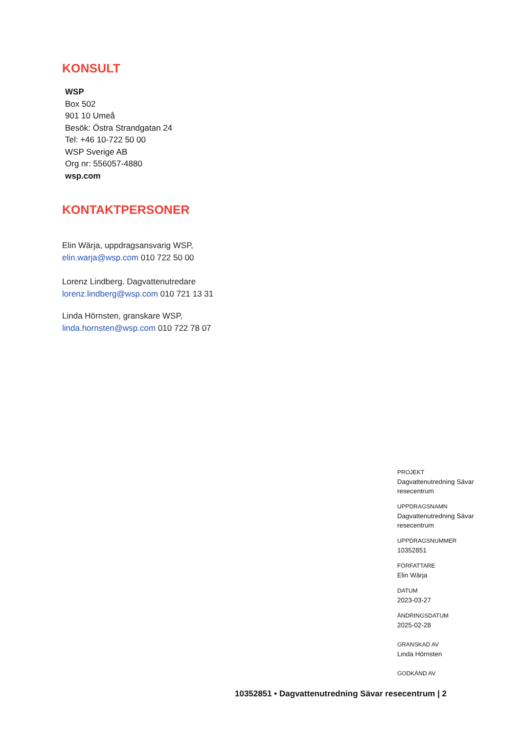KONSULT
WSP
Box 502
901 10 Umeå
Besök: Östra Strandgatan 24
Tel: +46 10-722 50 00
WSP Sverige AB
Org nr: 556057-4880
wsp.com
KONTAKTPERSONER
Elin Wärja, uppdragsansvarig WSP,
elin.warja@wsp.com 010 722 50 00
Lorenz Lindberg. Dagvattenutredare
lorenz.lindberg@wsp.com 010 721 13 31
Linda Hörnsten, granskare WSP,
linda.hornsten@wsp.com 010 722 78 07
PROJEKT
Dagvattenutredning Sävar resecentrum
UPPDRAGSNAMN
Dagvattenutredning Sävar resecentrum
UPPDRAGSNUMMER
10352851
FÖRFATTARE
Elin Wärja
DATUM
2023-03-27
ÄNDRINGSDATUM
2025-02-28
GRANSKAD AV
Linda Hörnsten
GODKÄND AV
10352851 • Dagvattenutredning Sävar resecentrum | 2